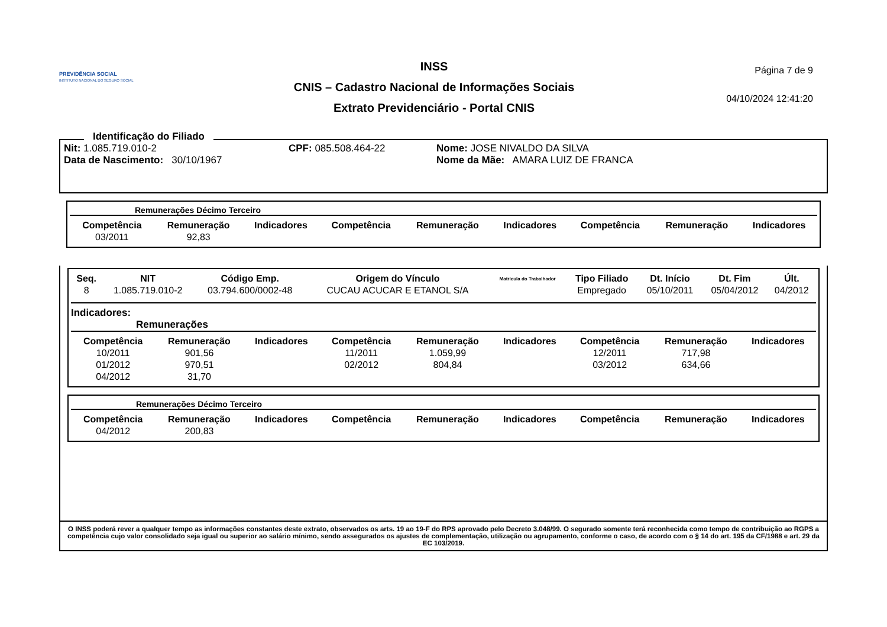PREVIDÊNCIA SOCIAL
INSTITUTO NACIONAL DO SEGURO SOCIAL
INSS
CNIS – Cadastro Nacional de Informações Sociais
Extrato Previdenciário - Portal CNIS
Página 7 de 9
04/10/2024 12:41:20
Identificação do Filiado
Nit: 1.085.719.010-2 CPF: 085.508.464-22 Nome: JOSE NIVALDO DA SILVA
Data de Nascimento: 30/10/1967 Nome da Mãe: AMARA LUIZ DE FRANCA
Remunerações Décimo Terceiro
| Competência | Remuneração | Indicadores | Competência | Remuneração | Indicadores | Competência | Remuneração | Indicadores |
| --- | --- | --- | --- | --- | --- | --- | --- | --- |
| 03/2011 | 92,83 | | | | | | | |
| Seq. | NIT | Código Emp. | Origem do Vínculo | Matrícula do Trabalhador | Tipo Filiado | Dt. Início | Dt. Fim | Últ. |
| --- | --- | --- | --- | --- | --- | --- | --- | --- |
| 8 | 1.085.719.010-2 | 03.794.600/0002-48 | CUCAU ACUCAR E ETANOL S/A | | Empregado | 05/10/2011 | 05/04/2012 | 04/2012 |
Indicadores:
Remunerações
| Competência | Remuneração | Indicadores | Competência | Remuneração | Indicadores | Competência | Remuneração | Indicadores |
| --- | --- | --- | --- | --- | --- | --- | --- | --- |
| 10/2011 | 901,56 | | 11/2011 | 1.059,99 | | 12/2011 | 717,98 | |
| 01/2012 | 970,51 | | 02/2012 | 804,84 | | 03/2012 | 634,66 | |
| 04/2012 | 31,70 | | | | | | | |
Remunerações Décimo Terceiro
| Competência | Remuneração | Indicadores | Competência | Remuneração | Indicadores | Competência | Remuneração | Indicadores |
| --- | --- | --- | --- | --- | --- | --- | --- | --- |
| 04/2012 | 200,83 | | | | | | | |
O INSS poderá rever a qualquer tempo as informações constantes deste extrato, observados os arts. 19 ao 19-F do RPS aprovado pelo Decreto 3.048/99. O segurado somente terá reconhecida como tempo de contribuição ao RGPS a competência cujo valor consolidado seja igual ou superior ao salário mínimo, sendo assegurados os ajustes de complementação, utilização ou agrupamento, conforme o caso, de acordo com o § 14 do art. 195 da CF/1988 e art. 29 da EC 103/2019.